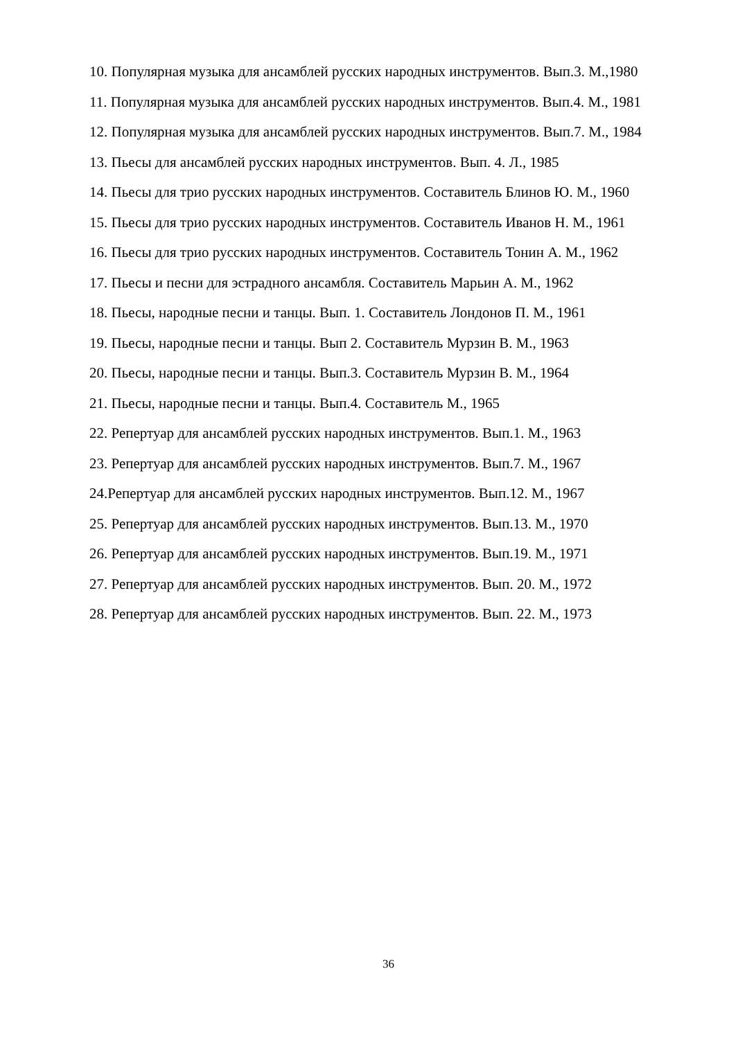10. Популярная музыка для ансамблей русских народных инструментов. Вып.3. М.,1980
11. Популярная музыка для ансамблей русских народных инструментов. Вып.4. М., 1981
12. Популярная музыка для ансамблей русских народных инструментов. Вып.7. М., 1984
13. Пьесы для ансамблей русских народных инструментов. Вып. 4. Л., 1985
14. Пьесы для трио русских народных инструментов. Составитель Блинов Ю. М., 1960
15. Пьесы для трио русских народных инструментов. Составитель Иванов Н. М., 1961
16. Пьесы для трио русских народных инструментов. Составитель Тонин А. М., 1962
17. Пьесы и песни для эстрадного ансамбля. Составитель Марьин А. М., 1962
18. Пьесы, народные песни и танцы. Вып. 1. Составитель Лондонов П. М., 1961
19. Пьесы, народные песни и танцы. Вып 2. Составитель Мурзин В. М., 1963
20. Пьесы, народные песни и танцы. Вып.3. Составитель Мурзин В. М., 1964
21. Пьесы, народные песни и танцы. Вып.4. Составитель М., 1965
22. Репертуар для ансамблей русских народных инструментов. Вып.1. М., 1963
23. Репертуар для ансамблей русских народных инструментов. Вып.7. М., 1967
24.Репертуар для ансамблей русских народных инструментов. Вып.12. М., 1967
25. Репертуар для ансамблей русских народных инструментов. Вып.13. М., 1970
26. Репертуар для ансамблей русских народных инструментов. Вып.19. М., 1971
27. Репертуар для ансамблей русских народных инструментов. Вып. 20. М., 1972
28. Репертуар для ансамблей русских народных инструментов. Вып. 22. М., 1973
36